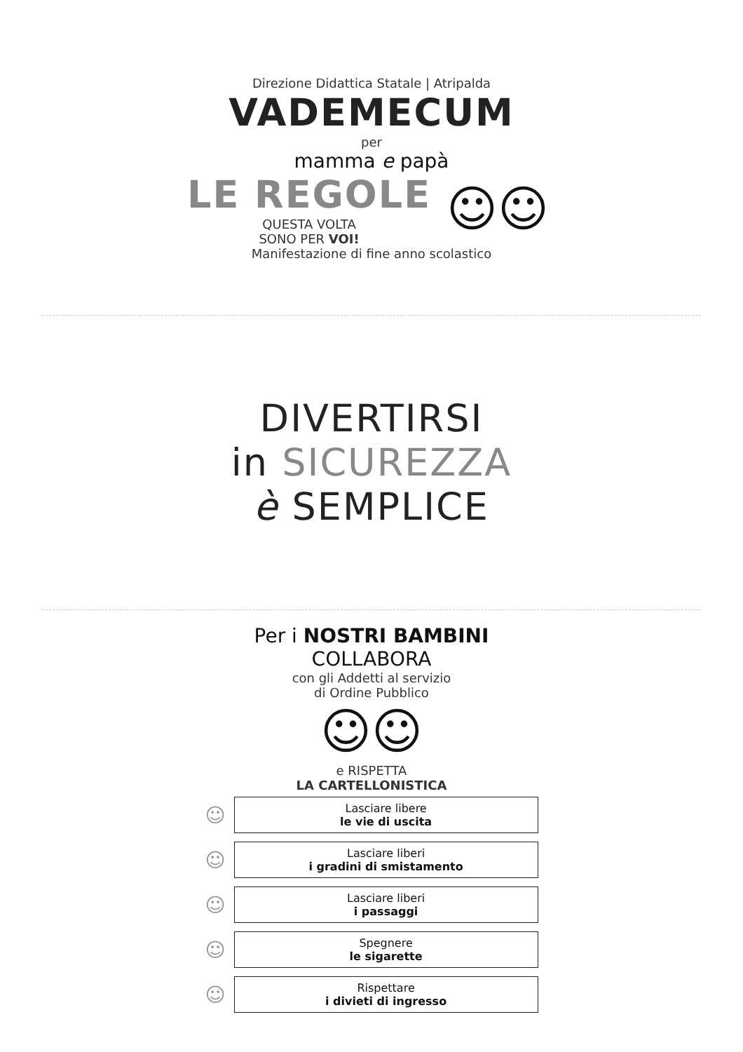Direzione Didattica Statale | Atripalda
VADEMECUM
per
mamma e papà
LE REGOLE
QUESTA VOLTA
SONO PER VOI!
☺☺
Manifestazione di fine anno scolastico
DIVERTIRSI
in SICUREZZA
è SEMPLICE
Per i NOSTRI BAMBINI
COLLABORA
con gli Addetti al servizio
di Ordine Pubblico
☺☺
e RISPETTA
LA CARTELLONISTICA
☺
Lasciare libere
le vie di uscita
☺
Lasciare liberi
i gradini di smistamento
☺
Lasciare liberi
i passaggi
☺
Spegnere
le sigarette
☺
Rispettare
i divieti di ingresso